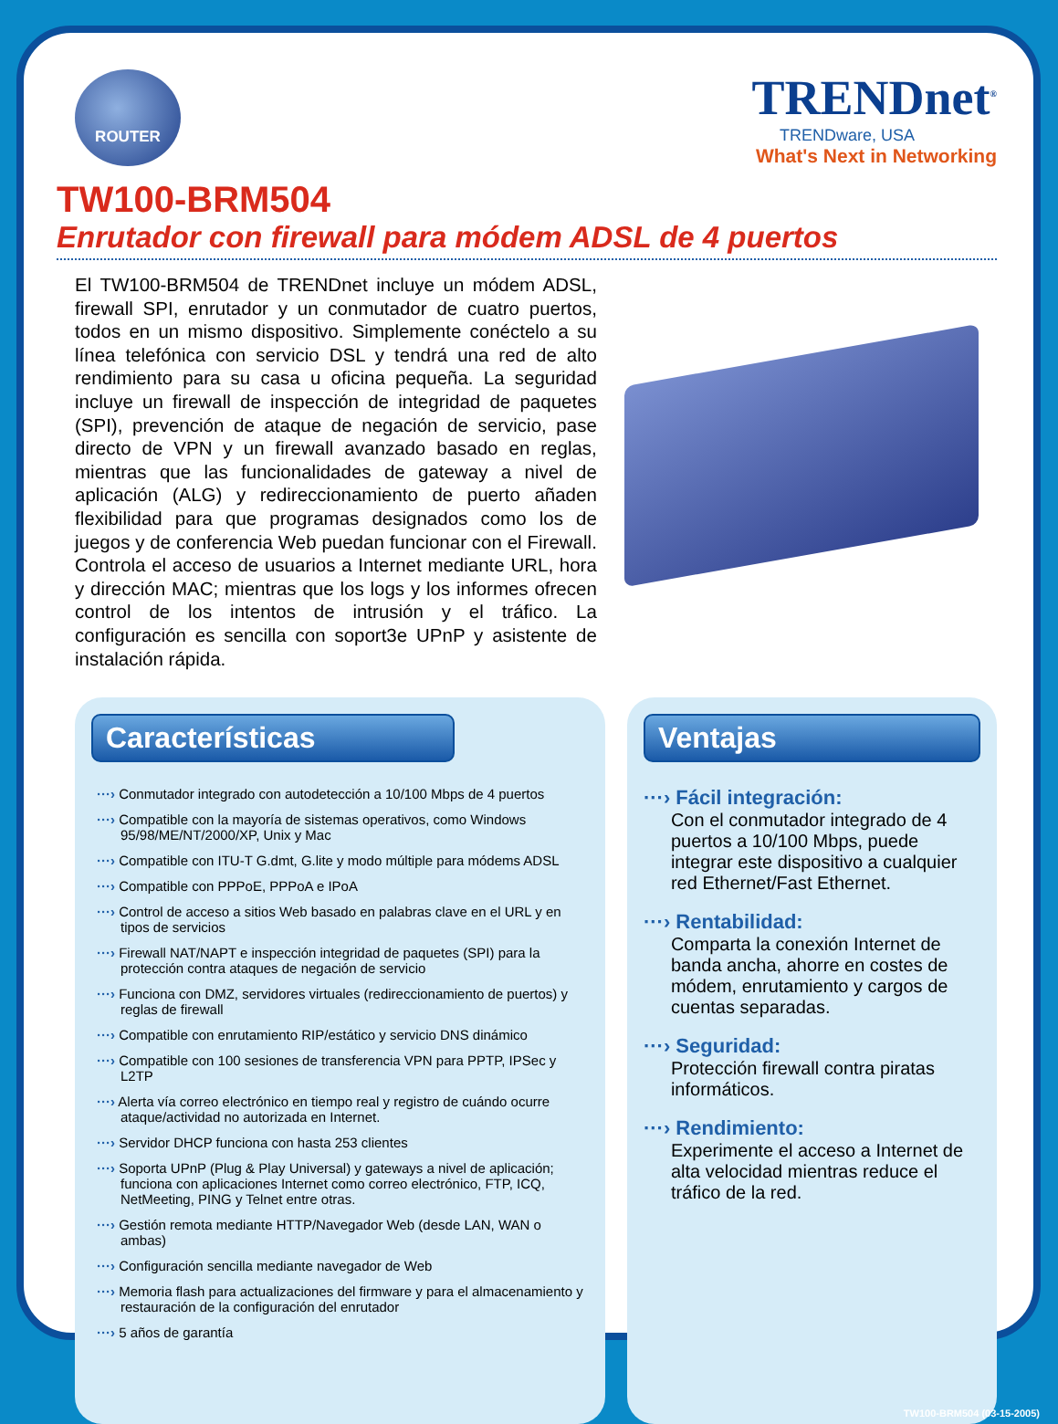ROUTER
TRENDnet<sup>®</sup>
TRENDware, USA
What's Next in Networking
TW100-BRM504
Enrutador con firewall para módem ADSL de 4 puertos
El TW100-BRM504 de TRENDnet incluye un módem ADSL, firewall SPI, enrutador y un conmutador de cuatro puertos, todos en un mismo dispositivo. Simplemente conéctelo a su línea telefónica con servicio DSL y tendrá una red de alto rendimiento para su casa u oficina pequeña. La seguridad incluye un firewall de inspección de integridad de paquetes (SPI), prevención de ataque de negación de servicio, pase directo de VPN y un firewall avanzado basado en reglas, mientras que las funcionalidades de gateway a nivel de aplicación (ALG) y redireccionamiento de puerto añaden flexibilidad para que programas designados como los de juegos y de conferencia Web puedan funcionar con el Firewall. Controla el acceso de usuarios a Internet mediante URL, hora y dirección MAC; mientras que los logs y los informes ofrecen control de los intentos de intrusión y el tráfico. La configuración es sencilla con soport3e UPnP y asistente de instalación rápida.
Características
···› Conmutador integrado con autodetección a 10/100 Mbps de 4 puertos
···› Compatible con la mayoría de sistemas operativos, como Windows 95/98/ME/NT/2000/XP, Unix y Mac
···› Compatible con ITU-T G.dmt, G.lite y modo múltiple para módems ADSL
···› Compatible con PPPoE, PPPoA e IPoA
···› Control de acceso a sitios Web basado en palabras clave en el URL y en tipos de servicios
···› Firewall NAT/NAPT e inspección integridad de paquetes (SPI) para la protección contra ataques de negación de servicio
···› Funciona con DMZ, servidores virtuales (redireccionamiento de puertos) y reglas de firewall
···› Compatible con enrutamiento RIP/estático y servicio DNS dinámico
···› Compatible con 100 sesiones de transferencia VPN para PPTP, IPSec y L2TP
···› Alerta vía correo electrónico en tiempo real y registro de cuándo ocurre ataque/actividad no autorizada en Internet.
···› Servidor DHCP funciona con hasta 253 clientes
···› Soporta UPnP (Plug & Play Universal) y gateways a nivel de aplicación; funciona con aplicaciones Internet como correo electrónico, FTP, ICQ, NetMeeting, PING y Telnet entre otras.
···› Gestión remota mediante HTTP/Navegador Web (desde LAN, WAN o ambas)
···› Configuración sencilla mediante navegador de Web
···› Memoria flash para actualizaciones del firmware y para el almacenamiento y restauración de la configuración del enrutador
···› 5 años de garantía
Ventajas
···› Fácil integración:
Con el conmutador integrado de 4 puertos a 10/100 Mbps, puede integrar este dispositivo a cualquier red Ethernet/Fast Ethernet.
···› Rentabilidad:
Comparta la conexión Internet de banda ancha, ahorre en costes de módem, enrutamiento y cargos de cuentas separadas.
···› Seguridad:
Protección firewall contra piratas informáticos.
···› Rendimiento:
Experimente el acceso a Internet de alta velocidad mientras reduce el tráfico de la red.
TW100-BRM504 (03-15-2005)